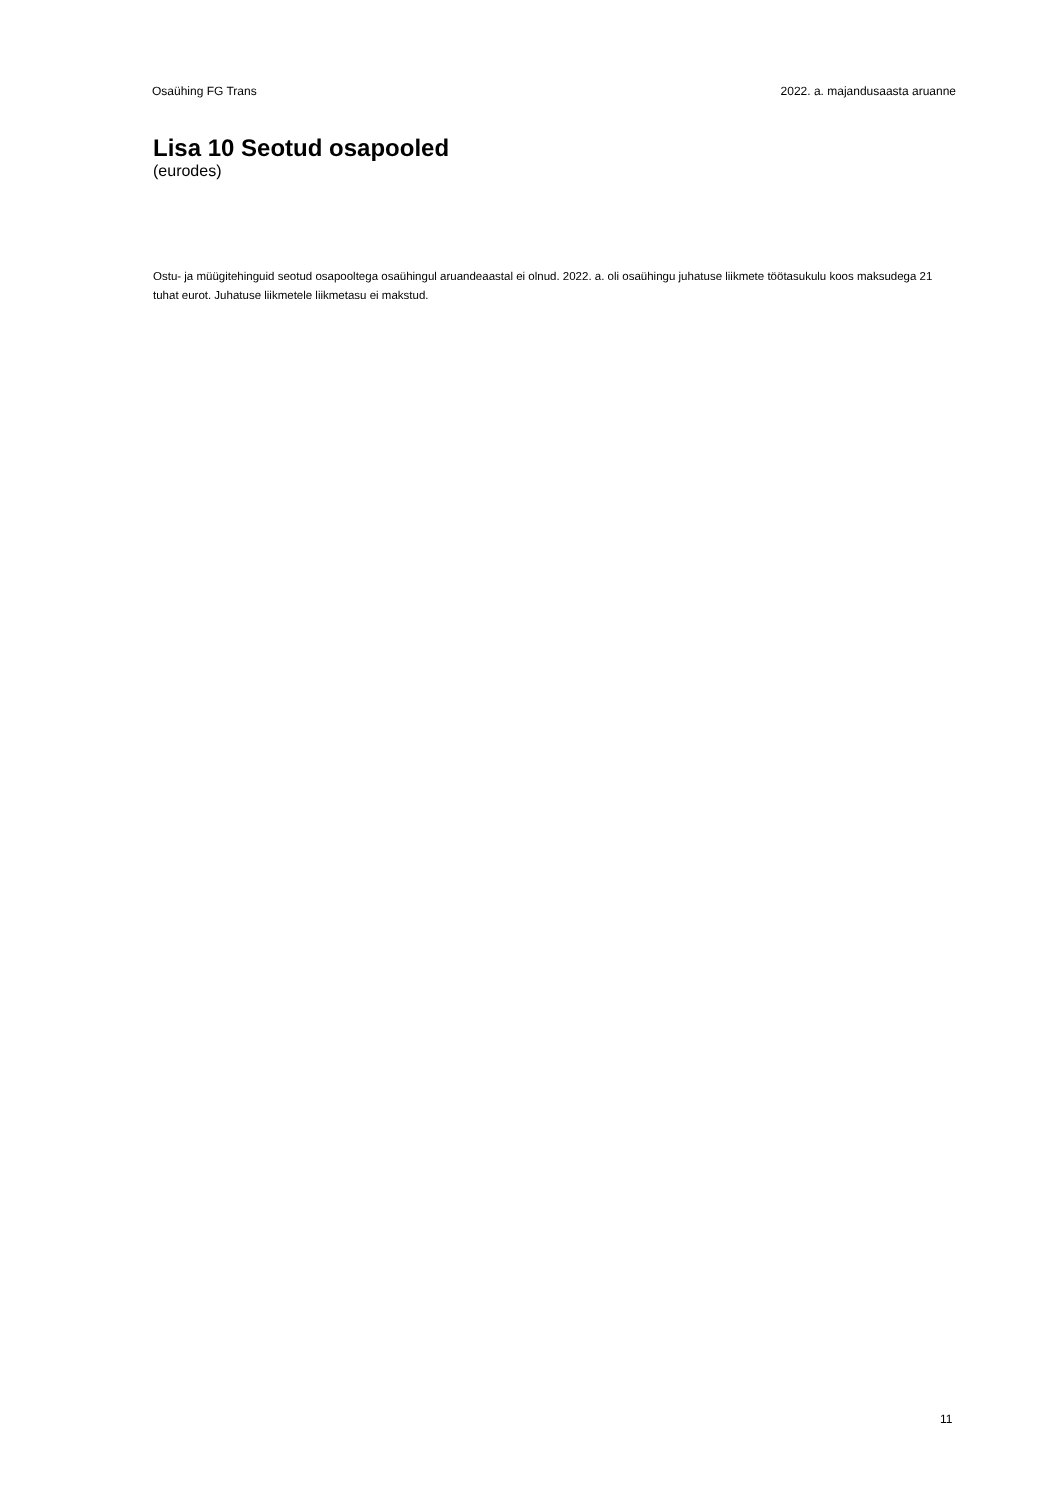Osaühing FG Trans 2022. a. majandusaasta aruanne
Lisa 10 Seotud osapooled
(eurodes)
Ostu- ja müügitehinguid seotud osapooltega osaühingul aruandeaastal ei olnud. 2022. a. oli osaühingu juhatuse liikmete töötasukulu koos maksudega 21 tuhat eurot. Juhatuse liikmetele liikmetasu ei makstud.
11